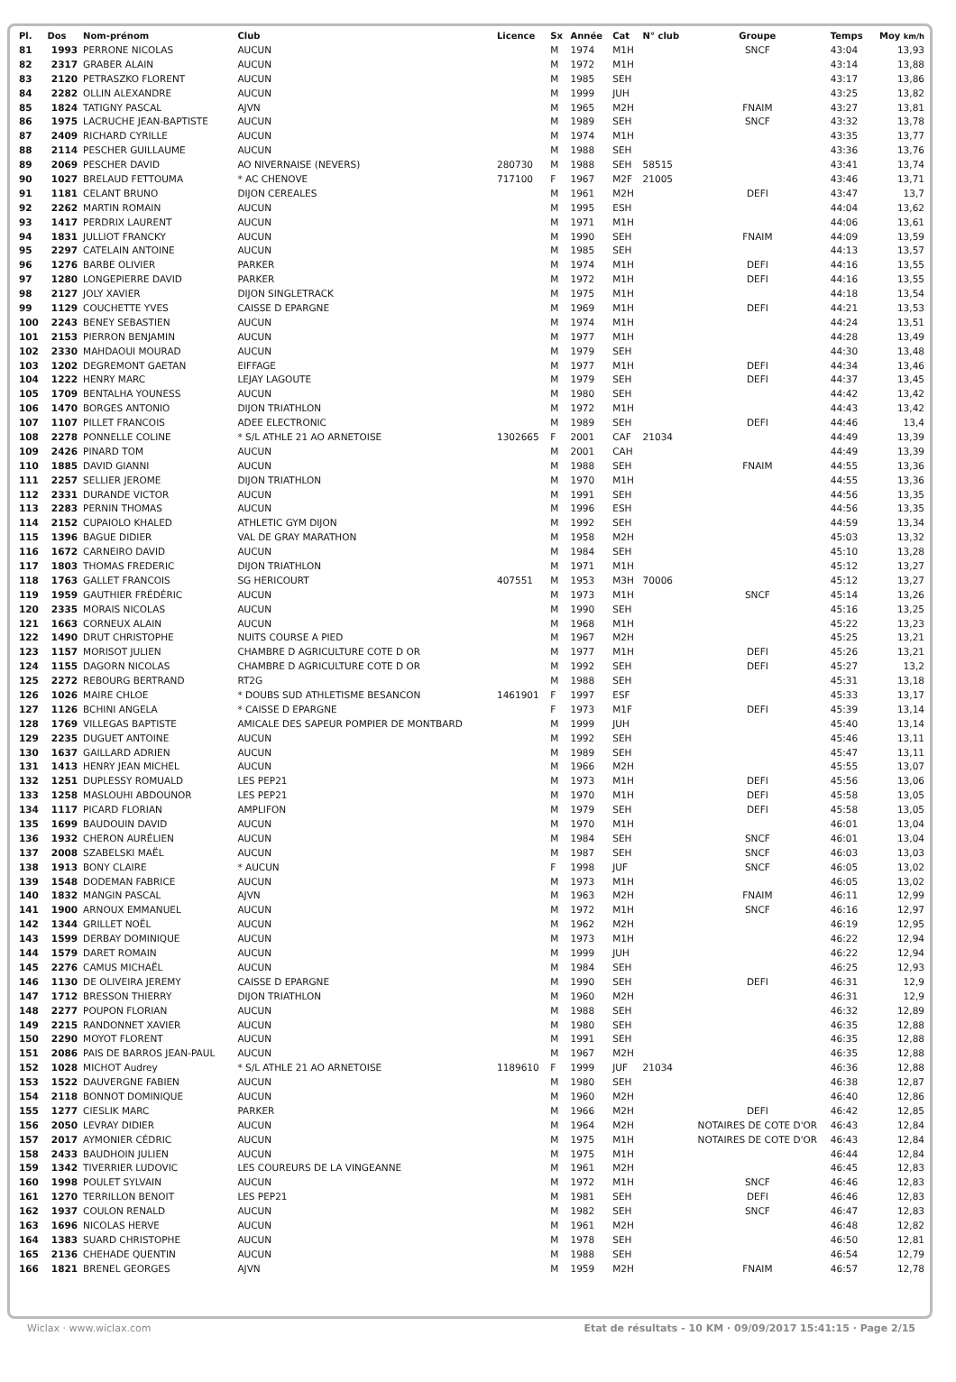| Pl. | Dos | Nom-prénom | Club | Licence | Sx | Année | Cat | N° club | Groupe | Temps | Moy km/h |
| --- | --- | --- | --- | --- | --- | --- | --- | --- | --- | --- | --- |
| 81 | 1993 | PERRONE NICOLAS | AUCUN | | M | 1974 | M1H | | SNCF | 43:04 | 13,93 |
| 82 | 2317 | GRABER ALAIN | AUCUN | | M | 1972 | M1H | | | 43:14 | 13,88 |
| 83 | 2120 | PETRASZKO FLORENT | AUCUN | | M | 1985 | SEH | | | 43:17 | 13,86 |
| 84 | 2282 | OLLIN ALEXANDRE | AUCUN | | M | 1999 | JUH | | | 43:25 | 13,82 |
| 85 | 1824 | TATIGNY PASCAL | AJVN | | M | 1965 | M2H | | FNAIM | 43:27 | 13,81 |
| 86 | 1975 | LACRUCHE JEAN-BAPTISTE | AUCUN | | M | 1989 | SEH | | SNCF | 43:32 | 13,78 |
| 87 | 2409 | RICHARD CYRILLE | AUCUN | | M | 1974 | M1H | | | 43:35 | 13,77 |
| 88 | 2114 | PESCHER GUILLAUME | AUCUN | | M | 1988 | SEH | | | 43:36 | 13,76 |
| 89 | 2069 | PESCHER DAVID | AO NIVERNAISE (NEVERS) | 280730 | M | 1988 | SEH | 58515 | | 43:41 | 13,74 |
| 90 | 1027 | BRELAUD FETTOUMA | * AC CHENOVE | 717100 | F | 1967 | M2F | 21005 | | 43:46 | 13,71 |
| 91 | 1181 | CELANT BRUNO | DIJON CEREALES | | M | 1961 | M2H | | DEFI | 43:47 | 13,7 |
| 92 | 2262 | MARTIN ROMAIN | AUCUN | | M | 1995 | ESH | | | 44:04 | 13,62 |
| 93 | 1417 | PERDRIX LAURENT | AUCUN | | M | 1971 | M1H | | | 44:06 | 13,61 |
| 94 | 1831 | JULLIOT FRANCKY | AUCUN | | M | 1990 | SEH | | FNAIM | 44:09 | 13,59 |
| 95 | 2297 | CATELAIN ANTOINE | AUCUN | | M | 1985 | SEH | | | 44:13 | 13,57 |
| 96 | 1276 | BARBE OLIVIER | PARKER | | M | 1974 | M1H | | DEFI | 44:16 | 13,55 |
| 97 | 1280 | LONGEPIERRE DAVID | PARKER | | M | 1972 | M1H | | DEFI | 44:16 | 13,55 |
| 98 | 2127 | JOLY XAVIER | DIJON SINGLETRACK | | M | 1975 | M1H | | | 44:18 | 13,54 |
| 99 | 1129 | COUCHETTE YVES | CAISSE D EPARGNE | | M | 1969 | M1H | | DEFI | 44:21 | 13,53 |
| 100 | 2243 | BENEY SEBASTIEN | AUCUN | | M | 1974 | M1H | | | 44:24 | 13,51 |
| 101 | 2153 | PIERRON BENJAMIN | AUCUN | | M | 1977 | M1H | | | 44:28 | 13,49 |
| 102 | 2330 | MAHDAOUI MOURAD | AUCUN | | M | 1979 | SEH | | | 44:30 | 13,48 |
| 103 | 1202 | DEGREMONT GAETAN | EIFFAGE | | M | 1977 | M1H | | DEFI | 44:34 | 13,46 |
| 104 | 1222 | HENRY MARC | LEJAY LAGOUTE | | M | 1979 | SEH | | DEFI | 44:37 | 13,45 |
| 105 | 1709 | BENTALHA YOUNESS | AUCUN | | M | 1980 | SEH | | | 44:42 | 13,42 |
| 106 | 1470 | BORGES ANTONIO | DIJON TRIATHLON | | M | 1972 | M1H | | | 44:43 | 13,42 |
| 107 | 1107 | PILLET FRANCOIS | ADEE ELECTRONIC | | M | 1989 | SEH | | DEFI | 44:46 | 13,4 |
| 108 | 2278 | PONNELLE COLINE | * S/L ATHLE 21 AO ARNETOISE | 1302665 | F | 2001 | CAF | 21034 | | 44:49 | 13,39 |
| 109 | 2426 | PINARD TOM | AUCUN | | M | 2001 | CAH | | | 44:49 | 13,39 |
| 110 | 1885 | DAVID GIANNI | AUCUN | | M | 1988 | SEH | | FNAIM | 44:55 | 13,36 |
| 111 | 2257 | SELLIER JEROME | DIJON TRIATHLON | | M | 1970 | M1H | | | 44:55 | 13,36 |
| 112 | 2331 | DURANDE VICTOR | AUCUN | | M | 1991 | SEH | | | 44:56 | 13,35 |
| 113 | 2283 | PERNIN THOMAS | AUCUN | | M | 1996 | ESH | | | 44:56 | 13,35 |
| 114 | 2152 | CUPAIOLO KHALED | ATHLETIC GYM DIJON | | M | 1992 | SEH | | | 44:59 | 13,34 |
| 115 | 1396 | BAGUE DIDIER | VAL DE GRAY MARATHON | | M | 1958 | M2H | | | 45:03 | 13,32 |
| 116 | 1672 | CARNEIRO DAVID | AUCUN | | M | 1984 | SEH | | | 45:10 | 13,28 |
| 117 | 1803 | THOMAS FREDERIC | DIJON TRIATHLON | | M | 1971 | M1H | | | 45:12 | 13,27 |
| 118 | 1763 | GALLET FRANCOIS | SG HERICOURT | 407551 | M | 1953 | M3H | 70006 | | 45:12 | 13,27 |
| 119 | 1959 | GAUTHIER FRÉDÉRIC | AUCUN | | M | 1973 | M1H | | SNCF | 45:14 | 13,26 |
| 120 | 2335 | MORAIS NICOLAS | AUCUN | | M | 1990 | SEH | | | 45:16 | 13,25 |
| 121 | 1663 | CORNEUX ALAIN | AUCUN | | M | 1968 | M1H | | | 45:22 | 13,23 |
| 122 | 1490 | DRUT CHRISTOPHE | NUITS COURSE A PIED | | M | 1967 | M2H | | | 45:25 | 13,21 |
| 123 | 1157 | MORISOT JULIEN | CHAMBRE D AGRICULTURE COTE D OR | | M | 1977 | M1H | | DEFI | 45:26 | 13,21 |
| 124 | 1155 | DAGORN NICOLAS | CHAMBRE D AGRICULTURE COTE D OR | | M | 1992 | SEH | | DEFI | 45:27 | 13,2 |
| 125 | 2272 | REBOURG BERTRAND | RT2G | | M | 1988 | SEH | | | 45:31 | 13,18 |
| 126 | 1026 | MAIRE CHLOE | * DOUBS SUD ATHLETISME BESANCON | 1461901 | F | 1997 | ESF | | | 45:33 | 13,17 |
| 127 | 1126 | BCHINI ANGELA | * CAISSE D EPARGNE | | F | 1973 | M1F | | DEFI | 45:39 | 13,14 |
| 128 | 1769 | VILLEGAS BAPTISTE | AMICALE DES SAPEUR POMPIER DE MONTBARD | | M | 1999 | JUH | | | 45:40 | 13,14 |
| 129 | 2235 | DUGUET ANTOINE | AUCUN | | M | 1992 | SEH | | | 45:46 | 13,11 |
| 130 | 1637 | GAILLARD ADRIEN | AUCUN | | M | 1989 | SEH | | | 45:47 | 13,11 |
| 131 | 1413 | HENRY JEAN MICHEL | AUCUN | | M | 1966 | M2H | | | 45:55 | 13,07 |
| 132 | 1251 | DUPLESSY ROMUALD | LES PEP21 | | M | 1973 | M1H | | DEFI | 45:56 | 13,06 |
| 133 | 1258 | MASLOUHI ABDOUNOR | LES PEP21 | | M | 1970 | M1H | | DEFI | 45:58 | 13,05 |
| 134 | 1117 | PICARD FLORIAN | AMPLIFON | | M | 1979 | SEH | | DEFI | 45:58 | 13,05 |
| 135 | 1699 | BAUDOUIN DAVID | AUCUN | | M | 1970 | M1H | | | 46:01 | 13,04 |
| 136 | 1932 | CHERON AURÉLIEN | AUCUN | | M | 1984 | SEH | | SNCF | 46:01 | 13,04 |
| 137 | 2008 | SZABELSKI MAËL | AUCUN | | M | 1987 | SEH | | SNCF | 46:03 | 13,03 |
| 138 | 1913 | BONY CLAIRE | * AUCUN | | F | 1998 | JUF | | SNCF | 46:05 | 13,02 |
| 139 | 1548 | DODEMAN FABRICE | AUCUN | | M | 1973 | M1H | | | 46:05 | 13,02 |
| 140 | 1832 | MANGIN PASCAL | AJVN | | M | 1963 | M2H | | FNAIM | 46:11 | 12,99 |
| 141 | 1900 | ARNOUX EMMANUEL | AUCUN | | M | 1972 | M1H | | SNCF | 46:16 | 12,97 |
| 142 | 1344 | GRILLET NOËL | AUCUN | | M | 1962 | M2H | | | 46:19 | 12,95 |
| 143 | 1599 | DERBAY DOMINIQUE | AUCUN | | M | 1973 | M1H | | | 46:22 | 12,94 |
| 144 | 1579 | DARET ROMAIN | AUCUN | | M | 1999 | JUH | | | 46:22 | 12,94 |
| 145 | 2276 | CAMUS MICHAËL | AUCUN | | M | 1984 | SEH | | | 46:25 | 12,93 |
| 146 | 1130 | DE OLIVEIRA JEREMY | CAISSE D EPARGNE | | M | 1990 | SEH | | DEFI | 46:31 | 12,9 |
| 147 | 1712 | BRESSON THIERRY | DIJON TRIATHLON | | M | 1960 | M2H | | | 46:31 | 12,9 |
| 148 | 2277 | POUPON FLORIAN | AUCUN | | M | 1988 | SEH | | | 46:32 | 12,89 |
| 149 | 2215 | RANDONNET XAVIER | AUCUN | | M | 1980 | SEH | | | 46:35 | 12,88 |
| 150 | 2290 | MOYOT FLORENT | AUCUN | | M | 1991 | SEH | | | 46:35 | 12,88 |
| 151 | 2086 | PAIS DE BARROS JEAN-PAUL | AUCUN | | M | 1967 | M2H | | | 46:35 | 12,88 |
| 152 | 1028 | MICHOT Audrey | * S/L ATHLE 21 AO ARNETOISE | 1189610 | F | 1999 | JUF | 21034 | | 46:36 | 12,88 |
| 153 | 1522 | DAUVERGNE FABIEN | AUCUN | | M | 1980 | SEH | | | 46:38 | 12,87 |
| 154 | 2118 | BONNOT DOMINIQUE | AUCUN | | M | 1960 | M2H | | | 46:40 | 12,86 |
| 155 | 1277 | CIESLIK MARC | PARKER | | M | 1966 | M2H | | DEFI | 46:42 | 12,85 |
| 156 | 2050 | LEVRAY DIDIER | AUCUN | | M | 1964 | M2H | | NOTAIRES DE COTE D'OR | 46:43 | 12,84 |
| 157 | 2017 | AYMONIER CÉDRIC | AUCUN | | M | 1975 | M1H | | NOTAIRES DE COTE D'OR | 46:43 | 12,84 |
| 158 | 2433 | BAUDHOIN JULIEN | AUCUN | | M | 1975 | M1H | | | 46:44 | 12,84 |
| 159 | 1342 | TIVERRIER LUDOVIC | LES COUREURS DE LA VINGEANNE | | M | 1961 | M2H | | | 46:45 | 12,83 |
| 160 | 1998 | POULET SYLVAIN | AUCUN | | M | 1972 | M1H | | SNCF | 46:46 | 12,83 |
| 161 | 1270 | TERRILLON BENOIT | LES PEP21 | | M | 1981 | SEH | | DEFI | 46:46 | 12,83 |
| 162 | 1937 | COULON RENALD | AUCUN | | M | 1982 | SEH | | SNCF | 46:47 | 12,83 |
| 163 | 1696 | NICOLAS HERVE | AUCUN | | M | 1961 | M2H | | | 46:48 | 12,82 |
| 164 | 1383 | SUARD CHRISTOPHE | AUCUN | | M | 1978 | SEH | | | 46:50 | 12,81 |
| 165 | 2136 | CHEHADE QUENTIN | AUCUN | | M | 1988 | SEH | | | 46:54 | 12,79 |
| 166 | 1821 | BRENEL GEORGES | AJVN | | M | 1959 | M2H | | FNAIM | 46:57 | 12,78 |
Wiclax · www.wiclax.com Etat de résultats - 10 KM · 09/09/2017 15:41:15 · Page 2/15